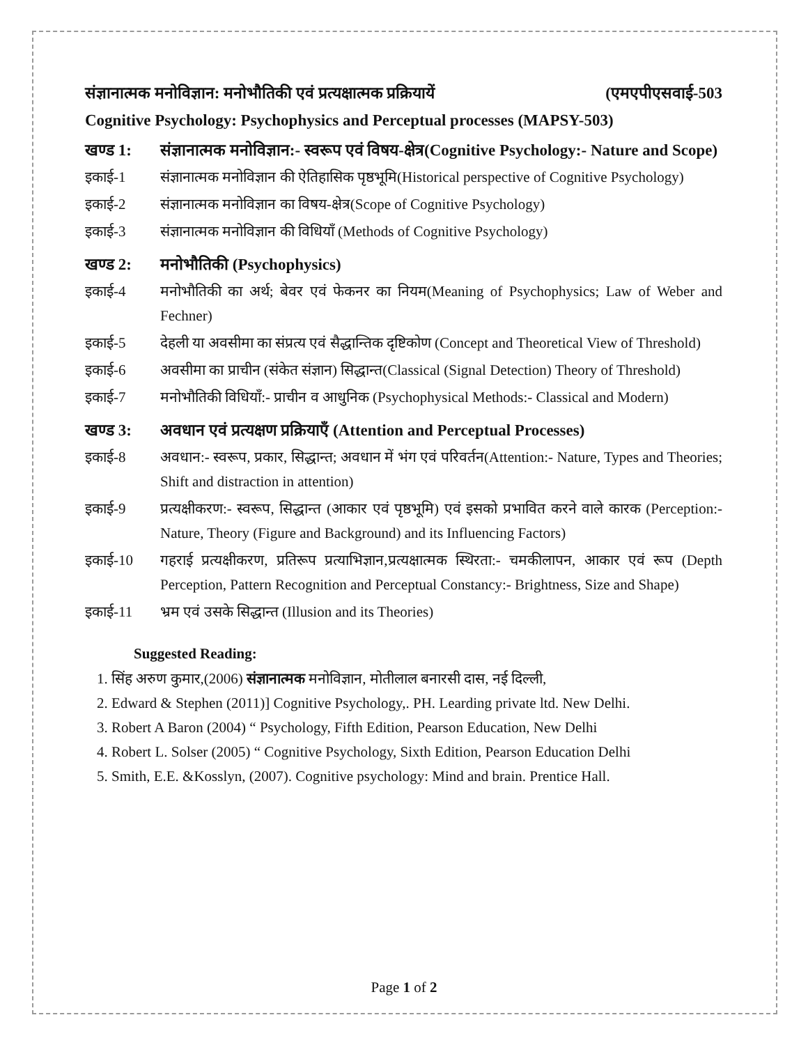संज्ञानात्मक मनोविज्ञान: मनोभौतिकी एवं प्रत्यक्षात्मक प्रक्रियायें (एमएपीएसवाई-503
Cognitive Psychology: Psychophysics and Perceptual processes (MAPSY-503)
खण्ड 1: संज्ञानात्मक मनोविज्ञान:- स्वरूप एवं विषय-क्षेत्र(Cognitive Psychology:- Nature and Scope)
इकाई-1 संज्ञानात्मक मनोविज्ञान की ऐतिहासिक पृष्ठभूमि(Historical perspective of Cognitive Psychology)
इकाई-2 संज्ञानात्मक मनोविज्ञान का विषय-क्षेत्र(Scope of Cognitive Psychology)
इकाई-3 संज्ञानात्मक मनोविज्ञान की विधियाँ (Methods of Cognitive Psychology)
खण्ड 2: मनोभौतिकी (Psychophysics)
इकाई-4 मनोभौतिकी का अर्थ; बेवर एवं फेकनर का नियम(Meaning of Psychophysics; Law of Weber and Fechner)
इकाई-5 देहली या अवसीमा का संप्रत्य एवं सैद्धान्तिक दृष्टिकोण (Concept and Theoretical View of Threshold)
इकाई-6 अवसीमा का प्राचीन (संकेत संज्ञान) सिद्धान्त(Classical (Signal Detection) Theory of Threshold)
इकाई-7 मनोभौतिकी विधियाँ:- प्राचीन व आधुनिक (Psychophysical Methods:- Classical and Modern)
खण्ड 3: अवधान एवं प्रत्यक्षण प्रक्रियाएँ (Attention and Perceptual Processes)
इकाई-8 अवधान:- स्वरूप, प्रकार, सिद्धान्त; अवधान में भंग एवं परिवर्तन(Attention:- Nature, Types and Theories; Shift and distraction in attention)
इकाई-9 प्रत्यक्षीकरण:- स्वरूप, सिद्धान्त (आकार एवं पृष्ठभूमि) एवं इसको प्रभावित करने वाले कारक (Perception:- Nature, Theory (Figure and Background) and its Influencing Factors)
इकाई-10 गहराई प्रत्यक्षीकरण, प्रतिरूप प्रत्याभिज्ञान,प्रत्यक्षात्मक स्थिरता:- चमकीलापन, आकार एवं रूप (Depth Perception, Pattern Recognition and Perceptual Constancy:- Brightness, Size and Shape)
इकाई-11 भ्रम एवं उसके सिद्धान्त (Illusion and its Theories)
Suggested Reading:
1. सिंह अरुण कुमार,(2006) संज्ञानात्मक मनोविज्ञान, मोतीलाल बनारसी दास, नई दिल्ली,
2. Edward & Stephen (2011)] Cognitive Psychology,. PH. Learding private ltd. New Delhi.
3. Robert A Baron (2004) “ Psychology, Fifth Edition, Pearson Education, New Delhi
4. Robert L. Solser (2005) “ Cognitive Psychology, Sixth Edition, Pearson Education Delhi
5. Smith, E.E. &Kosslyn, (2007). Cognitive psychology: Mind and brain. Prentice Hall.
Page 1 of 2